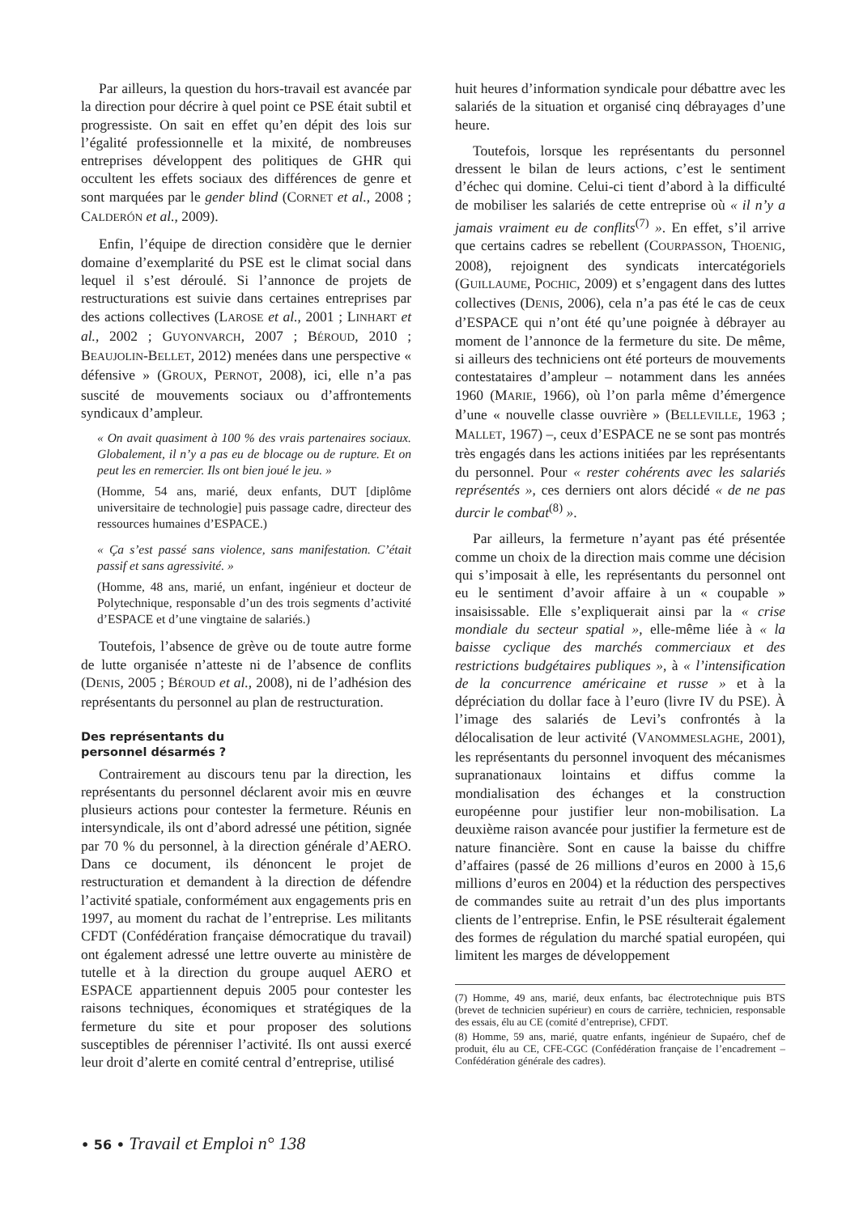Par ailleurs, la question du hors-travail est avancée par la direction pour décrire à quel point ce PSE était subtil et progressiste. On sait en effet qu’en dépit des lois sur l’égalité professionnelle et la mixité, de nombreuses entreprises développent des politiques de GHR qui occultent les effets sociaux des différences de genre et sont marquées par le gender blind (CORNET et al., 2008 ; CALDERÓN et al., 2009).
Enfin, l’équipe de direction considère que le dernier domaine d’exemplarité du PSE est le climat social dans lequel il s’est déroulé. Si l’annonce de projets de restructurations est suivie dans certaines entreprises par des actions collectives (LAROSE et al., 2001 ; LINHART et al., 2002 ; GUYONVARCH, 2007 ; BÉROUD, 2010 ; BEAUJOLIN-BELLET, 2012) menées dans une perspective « défensive » (GROUX, PERNOT, 2008), ici, elle n’a pas suscité de mouvements sociaux ou d’affrontements syndicaux d’ampleur.
« On avait quasiment à 100 % des vrais partenaires sociaux. Globalement, il n’y a pas eu de blocage ou de rupture. Et on peut les en remercier. Ils ont bien joué le jeu. »
(Homme, 54 ans, marié, deux enfants, DUT [diplôme universitaire de technologie] puis passage cadre, directeur des ressources humaines d’ESPACE.)
« Ça s’est passé sans violence, sans manifestation. C’était passif et sans agressivité. »
(Homme, 48 ans, marié, un enfant, ingénieur et docteur de Polytechnique, responsable d’un des trois segments d’activité d’ESPACE et d’une vingtaine de salariés.)
Toutefois, l’absence de grève ou de toute autre forme de lutte organisée n’atteste ni de l’absence de conflits (DENIS, 2005 ; BÉROUD et al., 2008), ni de l’adhésion des représentants du personnel au plan de restructuration.
Des représentants du
personnel désarmés ?
Contrairement au discours tenu par la direction, les représentants du personnel déclarent avoir mis en œuvre plusieurs actions pour contester la fermeture. Réunis en intersyndicale, ils ont d’abord adressé une pétition, signée par 70 % du personnel, à la direction générale d’AERO. Dans ce document, ils dénoncent le projet de restructuration et demandent à la direction de défendre l’activité spatiale, conformément aux engagements pris en 1997, au moment du rachat de l’entreprise. Les militants CFDT (Confédération française démocratique du travail) ont également adressé une lettre ouverte au ministère de tutelle et à la direction du groupe auquel AERO et ESPACE appartiennent depuis 2005 pour contester les raisons techniques, économiques et stratégiques de la fermeture du site et pour proposer des solutions susceptibles de pérenniser l’activité. Ils ont aussi exercé leur droit d’alerte en comité central d’entreprise, utilisé
huit heures d’information syndicale pour débattre avec les salariés de la situation et organisé cinq débrayages d’une heure.
Toutefois, lorsque les représentants du personnel dressent le bilan de leurs actions, c’est le sentiment d’échec qui domine. Celui-ci tient d’abord à la difficulté de mobiliser les salariés de cette entreprise où « il n’y a jamais vraiment eu de conflits<sup>(7)</sup> ». En effet, s’il arrive que certains cadres se rebellent (COURPASSON, THOENIG, 2008), rejoignent des syndicats intercatégoriels (GUILLAUME, POCHIC, 2009) et s’engagent dans des luttes collectives (DENIS, 2006), cela n’a pas été le cas de ceux d’ESPACE qui n’ont été qu’une poignée à débrayer au moment de l’annonce de la fermeture du site. De même, si ailleurs des techniciens ont été porteurs de mouvements contestataires d’ampleur – notamment dans les années 1960 (MARIE, 1966), où l’on parla même d’émergence d’une « nouvelle classe ouvrière » (BELLEVILLE, 1963 ; MALLET, 1967) –, ceux d’ESPACE ne se sont pas montrés très engagés dans les actions initiées par les représentants du personnel. Pour « rester cohérents avec les salariés représentés », ces derniers ont alors décidé « de ne pas durcir le combat<sup>(8)</sup> ».
Par ailleurs, la fermeture n’ayant pas été présentée comme un choix de la direction mais comme une décision qui s’imposait à elle, les représentants du personnel ont eu le sentiment d’avoir affaire à un « coupable » insaisissable. Elle s’expliquerait ainsi par la « crise mondiale du secteur spatial », elle-même liée à « la baisse cyclique des marchés commerciaux et des restrictions budgétaires publiques », à « l’intensification de la concurrence américaine et russe » et à la dépréciation du dollar face à l’euro (livre IV du PSE). À l’image des salariés de Levi’s confrontés à la délocalisation de leur activité (VANOMMESLAGHE, 2001), les représentants du personnel invoquent des mécanismes supranationaux lointains et diffus comme la mondialisation des échanges et la construction européenne pour justifier leur non-mobilisation. La deuxième raison avancée pour justifier la fermeture est de nature financière. Sont en cause la baisse du chiffre d’affaires (passé de 26 millions d’euros en 2000 à 15,6 millions d’euros en 2004) et la réduction des perspectives de commandes suite au retrait d’un des plus importants clients de l’entreprise. Enfin, le PSE résulterait également des formes de régulation du marché spatial européen, qui limitent les marges de développement
(7) Homme, 49 ans, marié, deux enfants, bac électrotechnique puis BTS (brevet de technicien supérieur) en cours de carrière, technicien, responsable des essais, élu au CE (comité d’entreprise), CFDT.
(8) Homme, 59 ans, marié, quatre enfants, ingénieur de Supaéro, chef de produit, élu au CE, CFE-CGC (Confédération française de l’encadrement – Confédération générale des cadres).
• 56 • Travail et Emploi n° 138